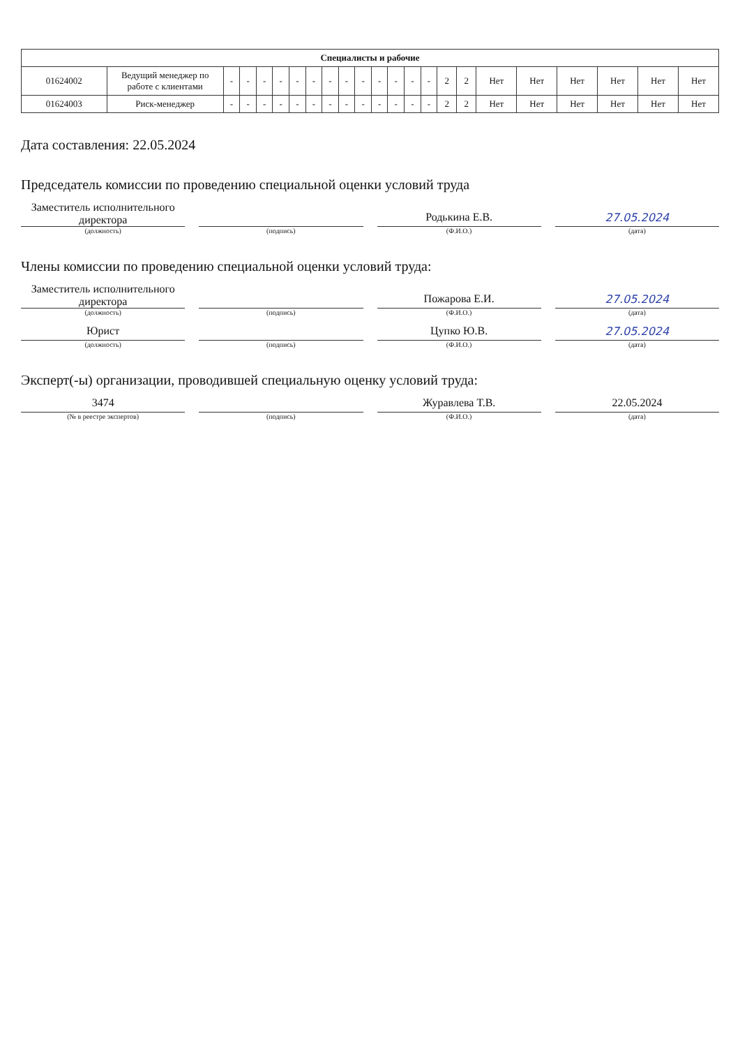| Специалисты и рабочие | | | | | | | | | | | | | | | | | | | | | | |
| --- | --- | --- | --- | --- | --- | --- | --- | --- | --- | --- | --- | --- | --- | --- | --- | --- | --- | --- | --- | --- | --- | --- |
| 01624002 | Ведущий менеджер по работе с клиентами | - | - | - | - | - | - | - | - | - | - | - | - | - | 2 | 2 | Нет | Нет | Нет | Нет | Нет | Нет |
| 01624003 | Риск-менеджер | - | - | - | - | - | - | - | - | - | - | - | - | - | 2 | 2 | Нет | Нет | Нет | Нет | Нет | Нет |
Дата составления: 22.05.2024
Председатель комиссии по проведению специальной оценки условий труда
Заместитель исполнительного директора
Родькина Е.В.
27.05.2024
(должность) (подпись) (Ф.И.О.) (дата)
Члены комиссии по проведению специальной оценки условий труда:
Заместитель исполнительного директора
Пожарова Е.И.
27.05.2024
(должность) (подпись) (Ф.И.О.) (дата)
Юрист
Цупко Ю.В.
27.05.2024
(должность) (подпись) (Ф.И.О.) (дата)
Эксперт(-ы) организации, проводившей специальную оценку условий труда:
3474
Журавлева Т.В.
22.05.2024
(№ в реестре экспертов) (подпись) (Ф.И.О.) (дата)